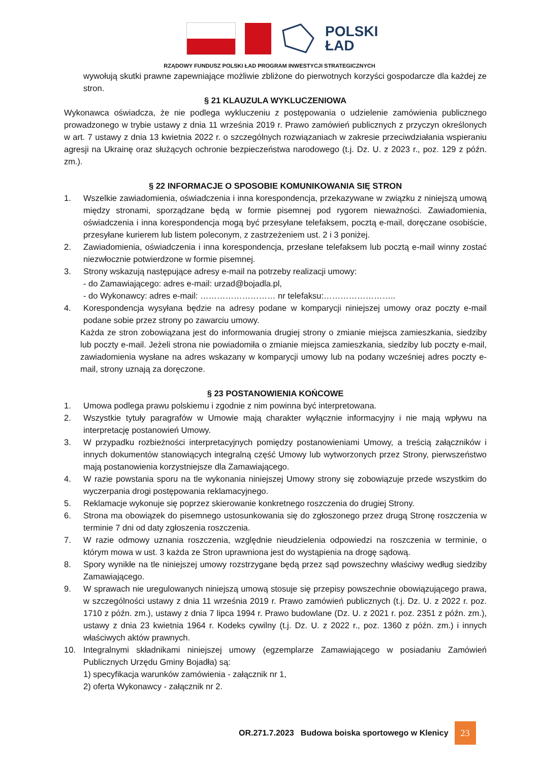POLSKI
ŁAD
RZĄDOWY FUNDUSZ POLSKI ŁAD PROGRAM INWESTYCJI STRATEGICZNYCH
wywołują skutki prawne zapewniające możliwie zbliżone do pierwotnych korzyści gospodarcze dla każdej ze stron.
§ 21 KLAUZULA WYKLUCZENIOWA
Wykonawca oświadcza, że nie podlega wykluczeniu z postępowania o udzielenie zamówienia publicznego prowadzonego w trybie ustawy z dnia 11 września 2019 r. Prawo zamówień publicznych z przyczyn określonych w art. 7 ustawy z dnia 13 kwietnia 2022 r. o szczególnych rozwiązaniach w zakresie przeciwdziałania wspieraniu agresji na Ukrainę oraz służących ochronie bezpieczeństwa narodowego (t.j. Dz. U. z 2023 r., poz. 129 z późn. zm.).
§ 22 INFORMACJE O SPOSOBIE KOMUNIKOWANIA SIĘ STRON
1. Wszelkie zawiadomienia, oświadczenia i inna korespondencja, przekazywane w związku z niniejszą umową między stronami, sporządzane będą w formie pisemnej pod rygorem nieważności. Zawiadomienia, oświadczenia i inna korespondencja mogą być przesyłane telefaksem, pocztą e-mail, doręczane osobiście, przesyłane kurierem lub listem poleconym, z zastrzeżeniem ust. 2 i 3 poniżej.
2. Zawiadomienia, oświadczenia i inna korespondencja, przesłane telefaksem lub pocztą e-mail winny zostać niezwłocznie potwierdzone w formie pisemnej.
3. Strony wskazują następujące adresy e-mail na potrzeby realizacji umowy:
- do Zamawiającego: adres e-mail: urzad@bojadla.pl,
- do Wykonawcy: adres e-mail: ……………………… nr telefaksu:……………………..
4. Korespondencja wysyłana będzie na adresy podane w komparycji niniejszej umowy oraz poczty e-mail podane sobie przez strony po zawarciu umowy.
Każda ze stron zobowiązana jest do informowania drugiej strony o zmianie miejsca zamieszkania, siedziby lub poczty e-mail. Jeżeli strona nie powiadomiła o zmianie miejsca zamieszkania, siedziby lub poczty e-mail, zawiadomienia wysłane na adres wskazany w komparycji umowy lub na podany wcześniej adres poczty e-mail, strony uznają za doręczone.
§ 23 POSTANOWIENIA KOŃCOWE
1. Umowa podlega prawu polskiemu i zgodnie z nim powinna być interpretowana.
2. Wszystkie tytuły paragrafów w Umowie mają charakter wyłącznie informacyjny i nie mają wpływu na interpretację postanowień Umowy.
3. W przypadku rozbieżności interpretacyjnych pomiędzy postanowieniami Umowy, a treścią załączników i innych dokumentów stanowiących integralną część Umowy lub wytworzonych przez Strony, pierwszeństwo mają postanowienia korzystniejsze dla Zamawiającego.
4. W razie powstania sporu na tle wykonania niniejszej Umowy strony się zobowiązuje przede wszystkim do wyczerpania drogi postępowania reklamacyjnego.
5. Reklamacje wykonuje się poprzez skierowanie konkretnego roszczenia do drugiej Strony.
6. Strona ma obowiązek do pisemnego ustosunkowania się do zgłoszonego przez drugą Stronę roszczenia w terminie 7 dni od daty zgłoszenia roszczenia.
7. W razie odmowy uznania roszczenia, względnie nieudzielenia odpowiedzi na roszczenia w terminie, o którym mowa w ust. 3 każda ze Stron uprawniona jest do wystąpienia na drogę sądową.
8. Spory wynikłe na tle niniejszej umowy rozstrzygane będą przez sąd powszechny właściwy według siedziby Zamawiającego.
9. W sprawach nie uregulowanych niniejszą umową stosuje się przepisy powszechnie obowiązującego prawa, w szczególności ustawy z dnia 11 września 2019 r. Prawo zamówień publicznych (t.j. Dz. U. z 2022 r. poz. 1710 z późn. zm.), ustawy z dnia 7 lipca 1994 r. Prawo budowlane (Dz. U. z 2021 r. poz. 2351 z późn. zm.), ustawy z dnia 23 kwietnia 1964 r. Kodeks cywilny (t.j. Dz. U. z 2022 r., poz. 1360 z późn. zm.) i innych właściwych aktów prawnych.
10. Integralnymi składnikami niniejszej umowy (egzemplarze Zamawiającego w posiadaniu Zamówień Publicznych Urzędu Gminy Bojadła) są:
1) specyfikacja warunków zamówienia - załącznik nr 1,
2) oferta Wykonawcy - załącznik nr 2.
OR.271.7.2023 Budowa boiska sportowego w Klenicy 23